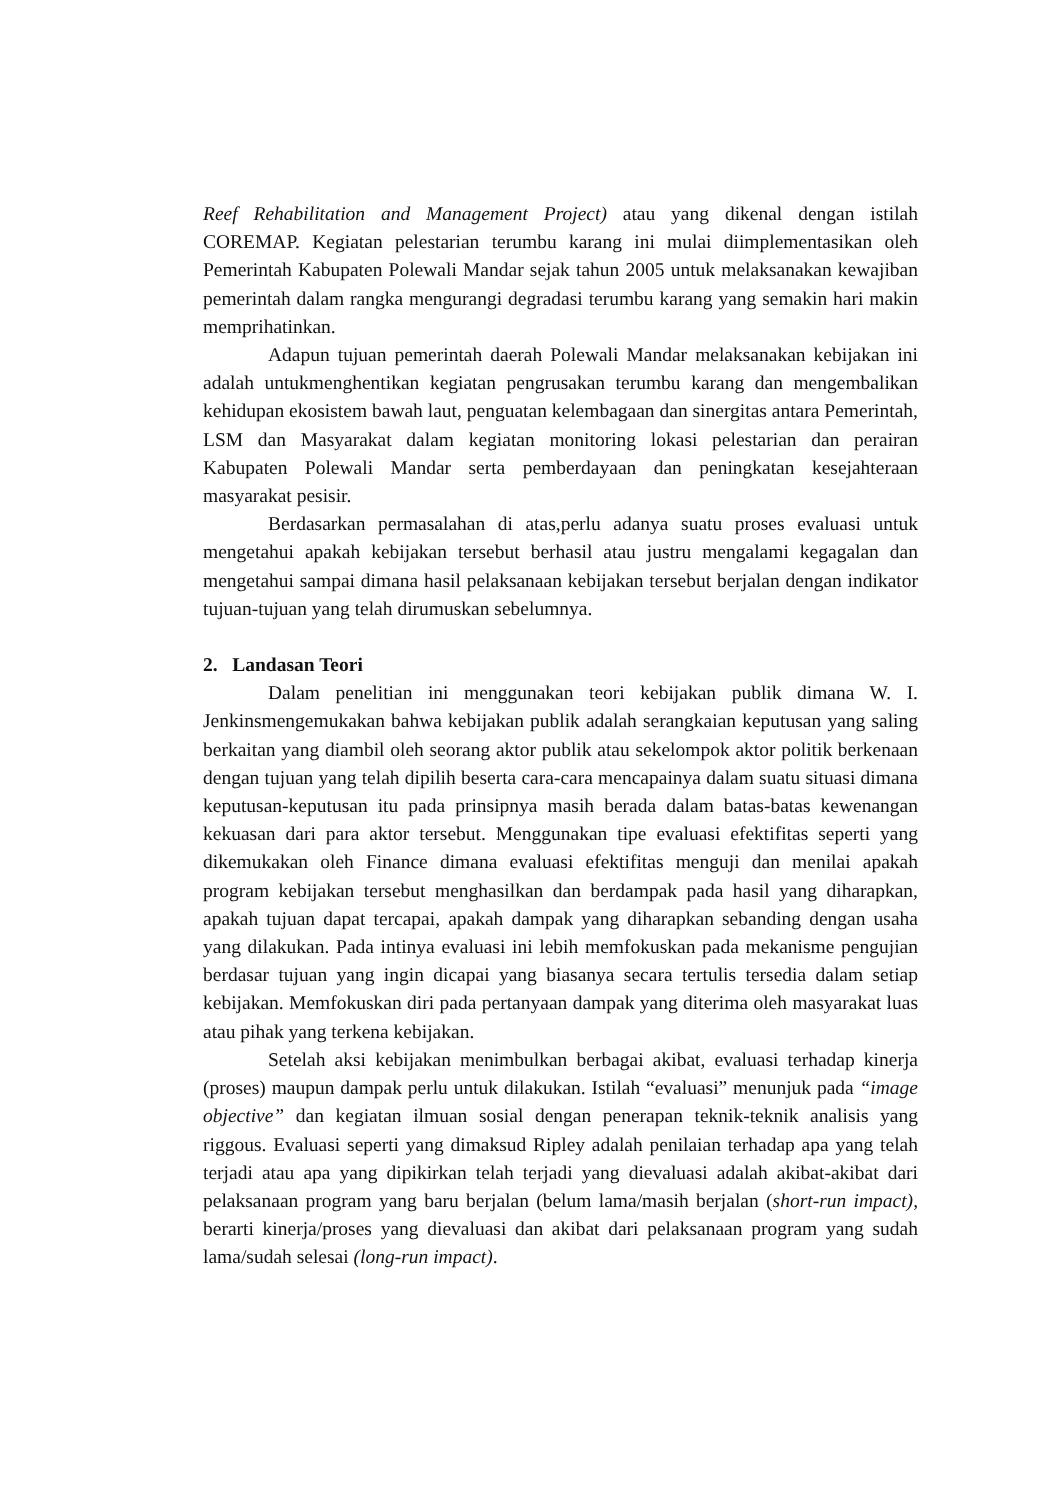Reef Rehabilitation and Management Project) atau yang dikenal dengan istilah COREMAP. Kegiatan pelestarian terumbu karang ini mulai diimplementasikan oleh Pemerintah Kabupaten Polewali Mandar sejak tahun 2005 untuk melaksanakan kewajiban pemerintah dalam rangka mengurangi degradasi terumbu karang yang semakin hari makin memprihatinkan.
Adapun tujuan pemerintah daerah Polewali Mandar melaksanakan kebijakan ini adalah untukmenghentikan kegiatan pengrusakan terumbu karang dan mengembalikan kehidupan ekosistem bawah laut, penguatan kelembagaan dan sinergitas antara Pemerintah, LSM dan Masyarakat dalam kegiatan monitoring lokasi pelestarian dan perairan Kabupaten Polewali Mandar serta pemberdayaan dan peningkatan kesejahteraan masyarakat pesisir.
Berdasarkan permasalahan di atas,perlu adanya suatu proses evaluasi untuk mengetahui apakah kebijakan tersebut berhasil atau justru mengalami kegagalan dan mengetahui sampai dimana hasil pelaksanaan kebijakan tersebut berjalan dengan indikator tujuan-tujuan yang telah dirumuskan sebelumnya.
2. Landasan Teori
Dalam penelitian ini menggunakan teori kebijakan publik dimana W. I. Jenkinsmengemukakan bahwa kebijakan publik adalah serangkaian keputusan yang saling berkaitan yang diambil oleh seorang aktor publik atau sekelompok aktor politik berkenaan dengan tujuan yang telah dipilih beserta cara-cara mencapainya dalam suatu situasi dimana keputusan-keputusan itu pada prinsipnya masih berada dalam batas-batas kewenangan kekuasan dari para aktor tersebut. Menggunakan tipe evaluasi efektifitas seperti yang dikemukakan oleh Finance dimana evaluasi efektifitas menguji dan menilai apakah program kebijakan tersebut menghasilkan dan berdampak pada hasil yang diharapkan, apakah tujuan dapat tercapai, apakah dampak yang diharapkan sebanding dengan usaha yang dilakukan. Pada intinya evaluasi ini lebih memfokuskan pada mekanisme pengujian berdasar tujuan yang ingin dicapai yang biasanya secara tertulis tersedia dalam setiap kebijakan. Memfokuskan diri pada pertanyaan dampak yang diterima oleh masyarakat luas atau pihak yang terkena kebijakan.
Setelah aksi kebijakan menimbulkan berbagai akibat, evaluasi terhadap kinerja (proses) maupun dampak perlu untuk dilakukan. Istilah “evaluasi” menunjuk pada “image objective” dan kegiatan ilmuan sosial dengan penerapan teknik-teknik analisis yang riggous. Evaluasi seperti yang dimaksud Ripley adalah penilaian terhadap apa yang telah terjadi atau apa yang dipikirkan telah terjadi yang dievaluasi adalah akibat-akibat dari pelaksanaan program yang baru berjalan (belum lama/masih berjalan (short-run impact), berarti kinerja/proses yang dievaluasi dan akibat dari pelaksanaan program yang sudah lama/sudah selesai (long-run impact).